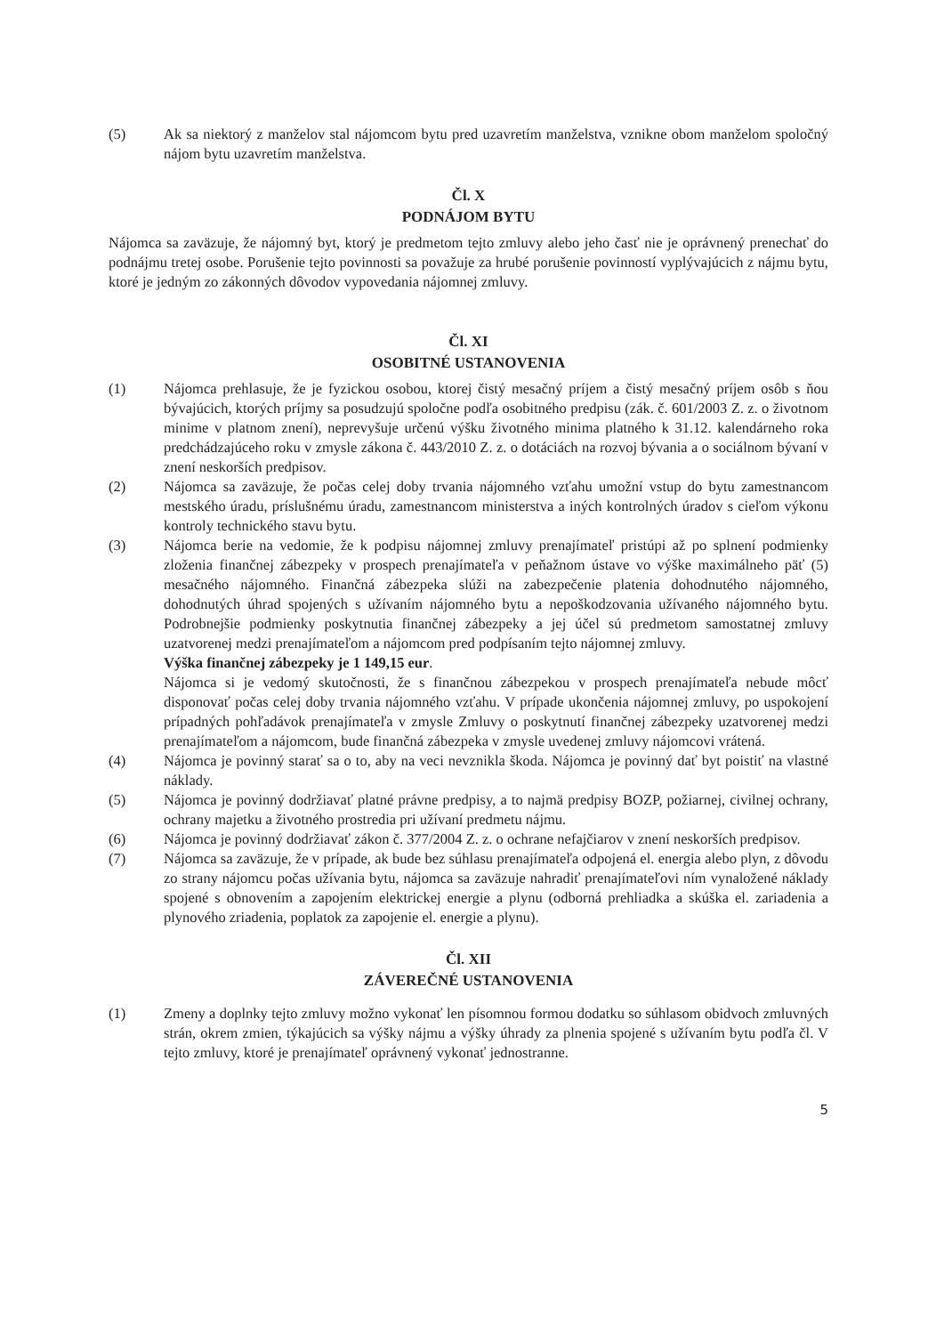(5) Ak sa niektorý z manželov stal nájomcom bytu pred uzavretím manželstva, vznikne obom manželom spoločný nájom bytu uzavretím manželstva.
Čl. X
PODNÁJOM BYTU
Nájomca sa zaväzuje, že nájomný byt, ktorý je predmetom tejto zmluvy alebo jeho časť nie je oprávnený prenechať do podnájmu tretej osobe. Porušenie tejto povinnosti sa považuje za hrubé porušenie povinností vyplývajúcich z nájmu bytu, ktoré je jedným zo zákonných dôvodov vypovedania nájomnej zmluvy.
Čl. XI
OSOBITNÉ USTANOVENIA
(1) Nájomca prehlasuje, že je fyzickou osobou, ktorej čistý mesačný príjem a čistý mesačný príjem osôb s ňou bývajúcich, ktorých príjmy sa posudzujú spoločne podľa osobitného predpisu (zák. č. 601/2003 Z. z. o životnom minime v platnom znení), neprevyšuje určenú výšku životného minima platného k 31.12. kalendárneho roka predchádzajúceho roku v zmysle zákona č. 443/2010 Z. z. o dotáciách na rozvoj bývania a o sociálnom bývaní v znení neskorších predpisov.
(2) Nájomca sa zaväzuje, že počas celej doby trvania nájomného vzťahu umožní vstup do bytu zamestnancom mestského úradu, príslušnému úradu, zamestnancom ministerstva a iných kontrolných úradov s cieľom výkonu kontroly technického stavu bytu.
(3) Nájomca berie na vedomie, že k podpisu nájomnej zmluvy prenajímateľ pristúpi až po splnení podmienky zloženia finančnej zábezpeky v prospech prenajímateľa v peňažnom ústave vo výške maximálneho päť (5) mesačného nájomného. Finančná zábezpeka slúži na zabezpečenie platenia dohodnutého nájomného, dohodnutých úhrad spojených s užívaním nájomného bytu a nepoškodzovania užívaného nájomného bytu. Podrobnejšie podmienky poskytnutia finančnej zábezpeky a jej účel sú predmetom samostatnej zmluvy uzatvorenej medzi prenajímateľom a nájomcom pred podpísaním tejto nájomnej zmluvy.
Výška finančnej zábezpeky je 1 149,15 eur.
Nájomca si je vedomý skutočnosti, že s finančnou zábezpekou v prospech prenajímateľa nebude môcť disponovať počas celej doby trvania nájomného vzťahu. V prípade ukončenia nájomnej zmluvy, po uspokojení prípadných pohľadávok prenajímateľa v zmysle Zmluvy o poskytnutí finančnej zábezpeky uzatvorenej medzi prenajímateľom a nájomcom, bude finančná zábezpeka v zmysle uvedenej zmluvy nájomcovi vrátená.
(4) Nájomca je povinný starať sa o to, aby na veci nevznikla škoda. Nájomca je povinný dať byt poistiť na vlastné náklady.
(5) Nájomca je povinný dodržiavať platné právne predpisy, a to najmä predpisy BOZP, požiarnej, civilnej ochrany, ochrany majetku a životného prostredia pri užívaní predmetu nájmu.
(6) Nájomca je povinný dodržiavať zákon č. 377/2004 Z. z. o ochrane nefajčiarov v znení neskorších predpisov.
(7) Nájomca sa zaväzuje, že v prípade, ak bude bez súhlasu prenajímateľa odpojená el. energia alebo plyn, z dôvodu zo strany nájomcu počas užívania bytu, nájomca sa zaväzuje nahradiť prenajímateľovi ním vynaložené náklady spojené s obnovením a zapojením elektrickej energie a plynu (odborná prehliadka a skúška el. zariadenia a plynového zriadenia, poplatok za zapojenie el. energie a plynu).
Čl. XII
ZÁVEREČNÉ USTANOVENIA
(1) Zmeny a doplnky tejto zmluvy možno vykonať len písomnou formou dodatku so súhlasom obidvoch zmluvných strán, okrem zmien, týkajúcich sa výšky nájmu a výšky úhrady za plnenia spojené s užívaním bytu podľa čl. V tejto zmluvy, ktoré je prenajímateľ oprávnený vykonať jednostranne.
5